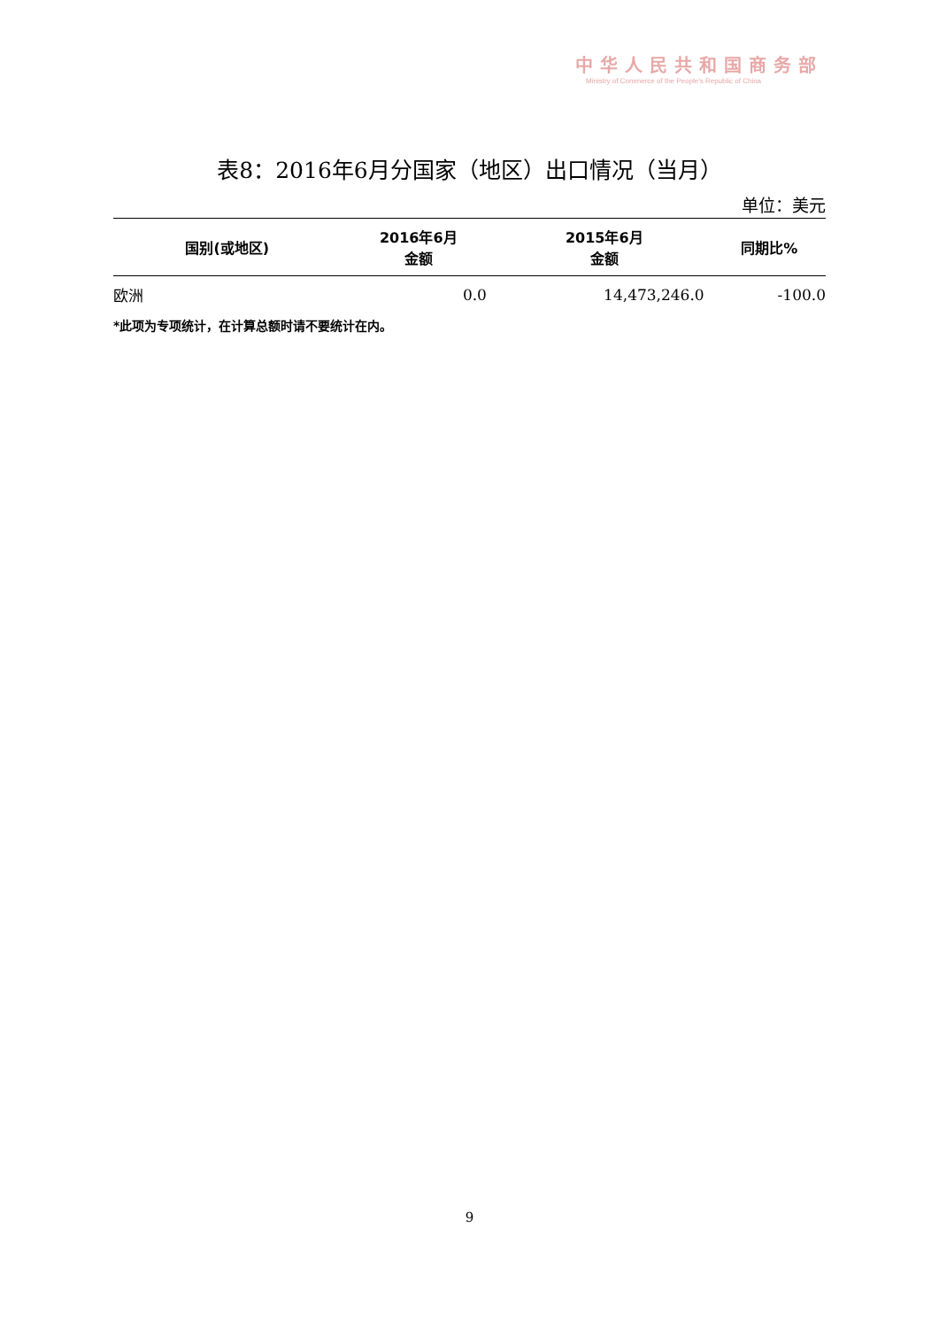中华人民共和国商务部
Ministry of Commerce of the People's Republic of China
表8：2016年6月分国家（地区）出口情况（当月）
单位：美元
| 国别(或地区) | 2016年6月 金额 | 2015年6月 金额 | 同期比% |
| --- | --- | --- | --- |
| 欧洲 | 0.0 | 14,473,246.0 | -100.0 |
*此项为专项统计，在计算总额时请不要统计在内。
9